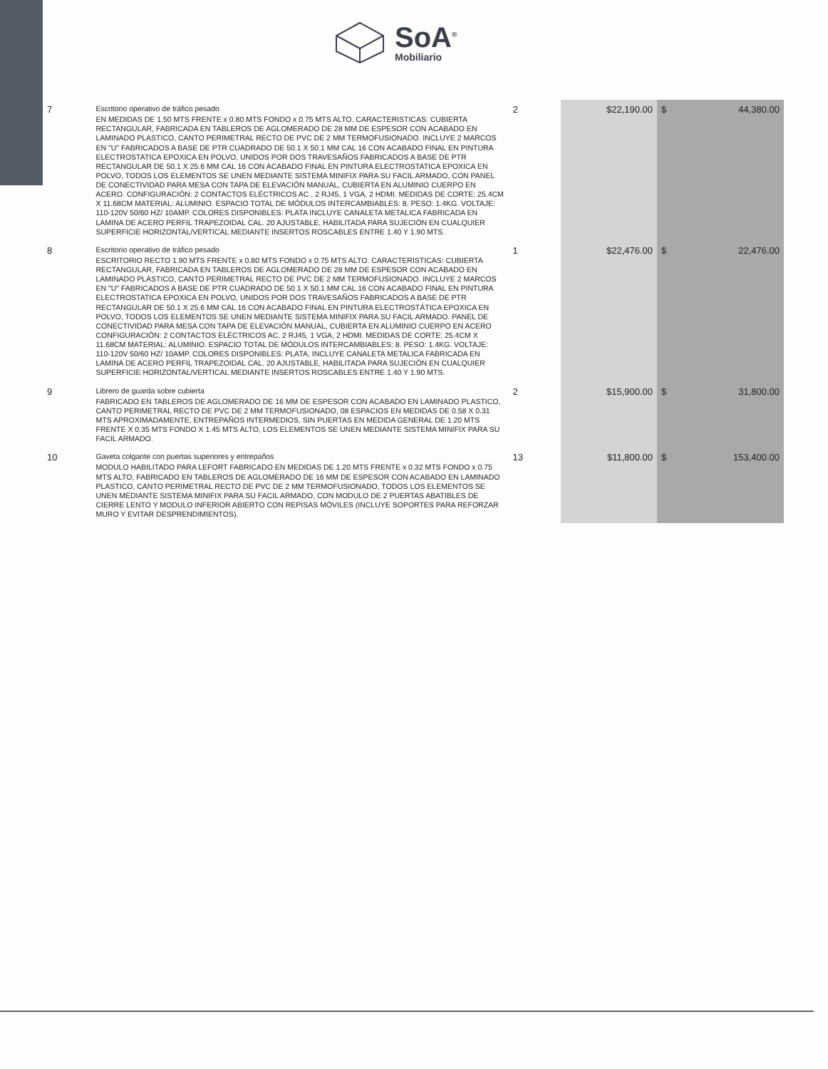SoA<sup>®</sup>
Mobiliario
| 7 | Escritorio operativo de tráfico pesado EN MEDIDAS DE 1.50 MTS FRENTE x 0.80 MTS FONDO x 0.75 MTS ALTO. CARACTERISTICAS: CUBIERTA RECTANGULAR, FABRICADA EN TABLEROS DE AGLOMERADO DE 28 MM DE ESPESOR CON ACABADO EN LAMINADO PLASTICO, CANTO PERIMETRAL RECTO DE PVC DE 2 MM TERMOFUSIONADO. INCLUYE 2 MARCOS EN "U" FABRICADOS A BASE DE PTR CUADRADO DE 50.1 X 50.1 MM CAL 16 CON ACABADO FINAL EN PINTURA ELECTROSTATICA EPOXICA EN POLVO, UNIDOS POR DOS TRAVESAÑOS FABRICADOS A BASE DE PTR RECTANGULAR DE 50.1 X 25.6 MM CAL 16 CON ACABADO FINAL EN PINTURA ELECTROSTATICA EPOXICA EN POLVO, TODOS LOS ELEMENTOS SE UNEN MEDIANTE SISTEMA MINIFIX PARA SU FACIL ARMADO, CON PANEL DE CONECTIVIDAD PARA MESA CON TAPA DE ELEVACIÓN MANUAL, CUBIERTA EN ALUMINIO CUERPO EN ACERO. CONFIGURACIÓN: 2 CONTACTOS ELÉCTRICOS AC , 2 RJ45, 1 VGA, 2 HDMI. MEDIDAS DE CORTE: 25.4CM X 11.68CM MATERIAL: ALUMINIO. ESPACIO TOTAL DE MÓDULOS INTERCAMBIABLES: 8. PESO: 1.4KG. VOLTAJE: 110-120V 50/60 HZ/ 10AMP. COLORES DISPONIBLES: PLATA INCLUYE CANALETA METALICA FABRICADA EN LAMINA DE ACERO PERFIL TRAPEZOIDAL CAL. 20 AJUSTABLE, HABILITADA PARA SUJECIÓN EN CUALQUIER SUPERFICIE HORIZONTAL/VERTICAL MEDIANTE INSERTOS ROSCABLES ENTRE 1.40 Y 1.90 MTS. | 2 | $22,190.00 | $ | 44,380.00 |
| 8 | Escritorio operativo de tráfico pesado ESCRITORIO RECTO 1.90 MTS FRENTE x 0.80 MTS FONDO x 0.75 MTS ALTO. CARACTERISTICAS: CUBIERTA RECTANGULAR, FABRICADA EN TABLEROS DE AGLOMERADO DE 28 MM DE ESPESOR CON ACABADO EN LAMINADO PLASTICO, CANTO PERIMETRAL RECTO DE PVC DE 2 MM TERMOFUSIONADO. INCLUYE 2 MARCOS EN "U" FABRICADOS A BASE DE PTR CUADRADO DE 50.1 X 50.1 MM CAL 16 CON ACABADO FINAL EN PINTURA ELECTROSTATICA EPOXICA EN POLVO, UNIDOS POR DOS TRAVESAÑOS FABRICADOS A BASE DE PTR RECTANGULAR DE 50.1 X 25.6 MM CAL 16 CON ACABADO FINAL EN PINTURA ELECTROSTÁTICA EPOXICA EN POLVO, TODOS LOS ELEMENTOS SE UNEN MEDIANTE SISTEMA MINIFIX PARA SU FACIL ARMADO. PANEL DE CONECTIVIDAD PARA MESA CON TAPA DE ELEVACIÓN MANUAL, CUBIERTA EN ALUMINIO CUERPO EN ACERO CONFIGURACIÓN: 2 CONTACTOS ELÉCTRICOS AC, 2 RJ45, 1 VGA, 2 HDMI. MEDIDAS DE CORTE: 25.4CM X 11.68CM MATERIAL: ALUMINIO. ESPACIO TOTAL DE MÓDULOS INTERCAMBIABLES: 8. PESO: 1.4KG. VOLTAJE: 110-120V 50/60 HZ/ 10AMP. COLORES DISPONIBLES: PLATA, INCLUYE CANALETA METALICA FABRICADA EN LAMINA DE ACERO PERFIL TRAPEZOIDAL CAL. 20 AJUSTABLE, HABILITADA PARA SUJECIÓN EN CUALQUIER SUPERFICIE HORIZONTAL/VERTICAL MEDIANTE INSERTOS ROSCABLES ENTRE 1.40 Y 1.90 MTS. | 1 | $22,476.00 | $ | 22,476.00 |
| 9 | Librero de guarda sobre cubierta FABRICADO EN TABLEROS DE AGLOMERADO DE 16 MM DE ESPESOR CON ACABADO EN LAMINADO PLASTICO, CANTO PERIMETRAL RECTO DE PVC DE 2 MM TERMOFUSIONADO, 08 ESPACIOS EN MEDIDAS DE 0.58 X 0.31 MTS APROXIMADAMENTE, ENTREPAÑOS INTERMEDIOS, SIN PUERTAS EN MEDIDA GENERAL DE 1.20 MTS FRENTE X 0.35 MTS FONDO X 1.45 MTS ALTO, LOS ELEMENTOS SE UNEN MEDIANTE SISTEMA MINIFIX PARA SU FACIL ARMADO. | 2 | $15,900.00 | $ | 31,800.00 |
| 10 | Gaveta colgante con puertas superiores y entrepaños MODULO HABILITADO PARA LEFORT FABRICADO EN MEDIDAS DE 1.20 MTS FRENTE x 0.32 MTS FONDO x 0.75 MTS ALTO, FABRICADO EN TABLEROS DE AGLOMERADO DE 16 MM DE ESPESOR CON ACABADO EN LAMINADO PLASTICO, CANTO PERIMETRAL RECTO DE PVC DE 2 MM TERMOFUSIONADO, TODOS LOS ELEMENTOS SE UNEN MEDIANTE SISTEMA MINIFIX PARA SU FACIL ARMADO, CON MODULO DE 2 PUERTAS ABATIBLES DE CIERRE LENTO Y MODULO INFERIOR ABIERTO CON REPISAS MÓVILES (INCLUYE SOPORTES PARA REFORZAR MURO Y EVITAR DESPRENDIMIENTOS). | 13 | $11,800.00 | $ | 153,400.00 |